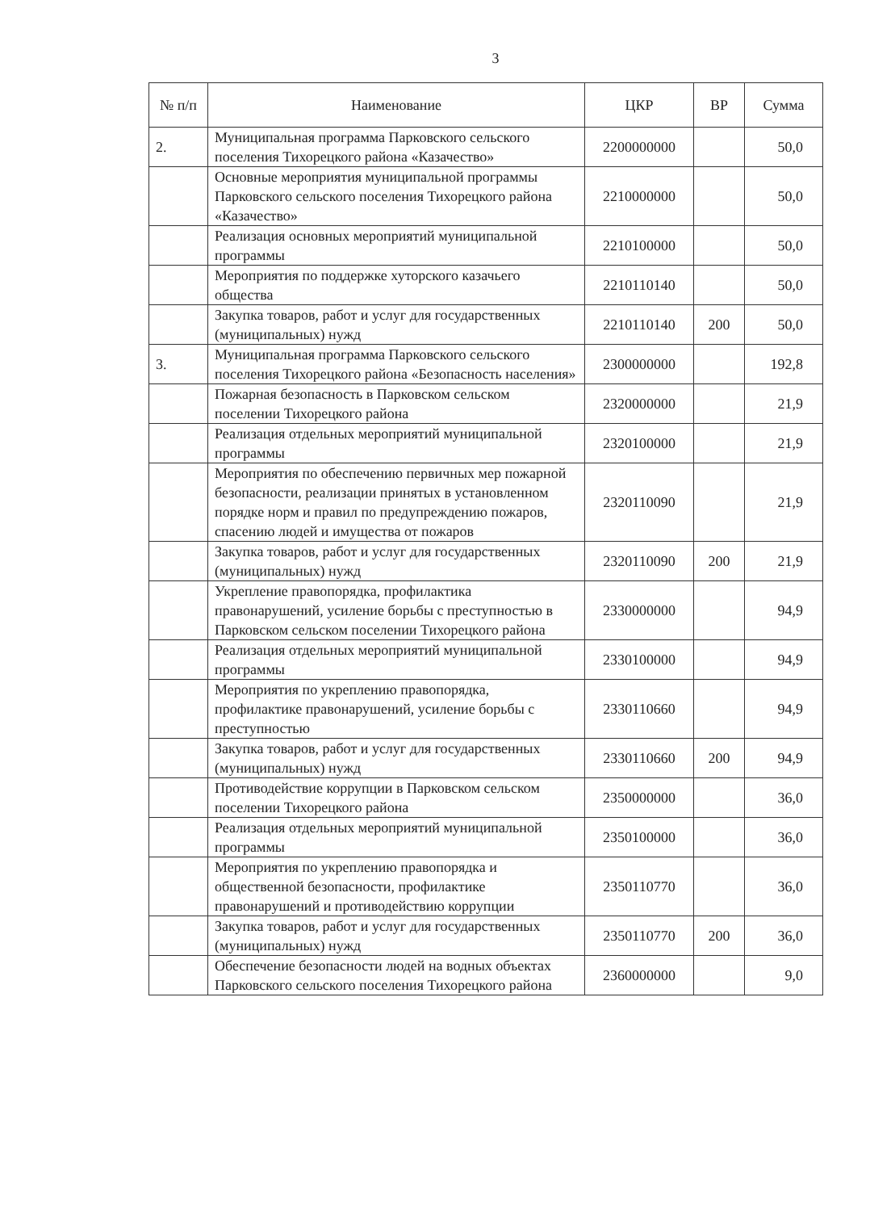3
| № п/п | Наименование | ЦКР | ВР | Сумма |
| --- | --- | --- | --- | --- |
| 2. | Муниципальная программа Парковского сельского поселения Тихорецкого района «Казачество» | 2200000000 | | 50,0 |
| | Основные мероприятия муниципальной программы Парковского сельского поселения Тихорецкого района «Казачество» | 2210000000 | | 50,0 |
| | Реализация основных мероприятий муниципальной программы | 2210100000 | | 50,0 |
| | Мероприятия по поддержке хуторского казачьего общества | 2210110140 | | 50,0 |
| | Закупка товаров, работ и услуг для государственных (муниципальных) нужд | 2210110140 | 200 | 50,0 |
| 3. | Муниципальная программа Парковского сельского поселения Тихорецкого района «Безопасность населения» | 2300000000 | | 192,8 |
| | Пожарная безопасность в Парковском сельском поселении Тихорецкого района | 2320000000 | | 21,9 |
| | Реализация отдельных мероприятий муниципальной программы | 2320100000 | | 21,9 |
| | Мероприятия по обеспечению первичных мер пожарной безопасности, реализации принятых в установленном порядке норм и правил по предупреждению пожаров, спасению людей и имущества от пожаров | 2320110090 | | 21,9 |
| | Закупка товаров, работ и услуг для государственных (муниципальных) нужд | 2320110090 | 200 | 21,9 |
| | Укрепление правопорядка, профилактика правонарушений, усиление борьбы с преступностью в Парковском сельском поселении Тихорецкого района | 2330000000 | | 94,9 |
| | Реализация отдельных мероприятий муниципальной программы | 2330100000 | | 94,9 |
| | Мероприятия по укреплению правопорядка, профилактике правонарушений, усиление борьбы с преступностью | 2330110660 | | 94,9 |
| | Закупка товаров, работ и услуг для государственных (муниципальных) нужд | 2330110660 | 200 | 94,9 |
| | Противодействие коррупции в Парковском сельском поселении Тихорецкого района | 2350000000 | | 36,0 |
| | Реализация отдельных мероприятий муниципальной программы | 2350100000 | | 36,0 |
| | Мероприятия по укреплению правопорядка и общественной безопасности, профилактике правонарушений и противодействию коррупции | 2350110770 | | 36,0 |
| | Закупка товаров, работ и услуг для государственных (муниципальных) нужд | 2350110770 | 200 | 36,0 |
| | Обеспечение безопасности людей на водных объектах Парковского сельского поселения Тихорецкого района | 2360000000 | | 9,0 |